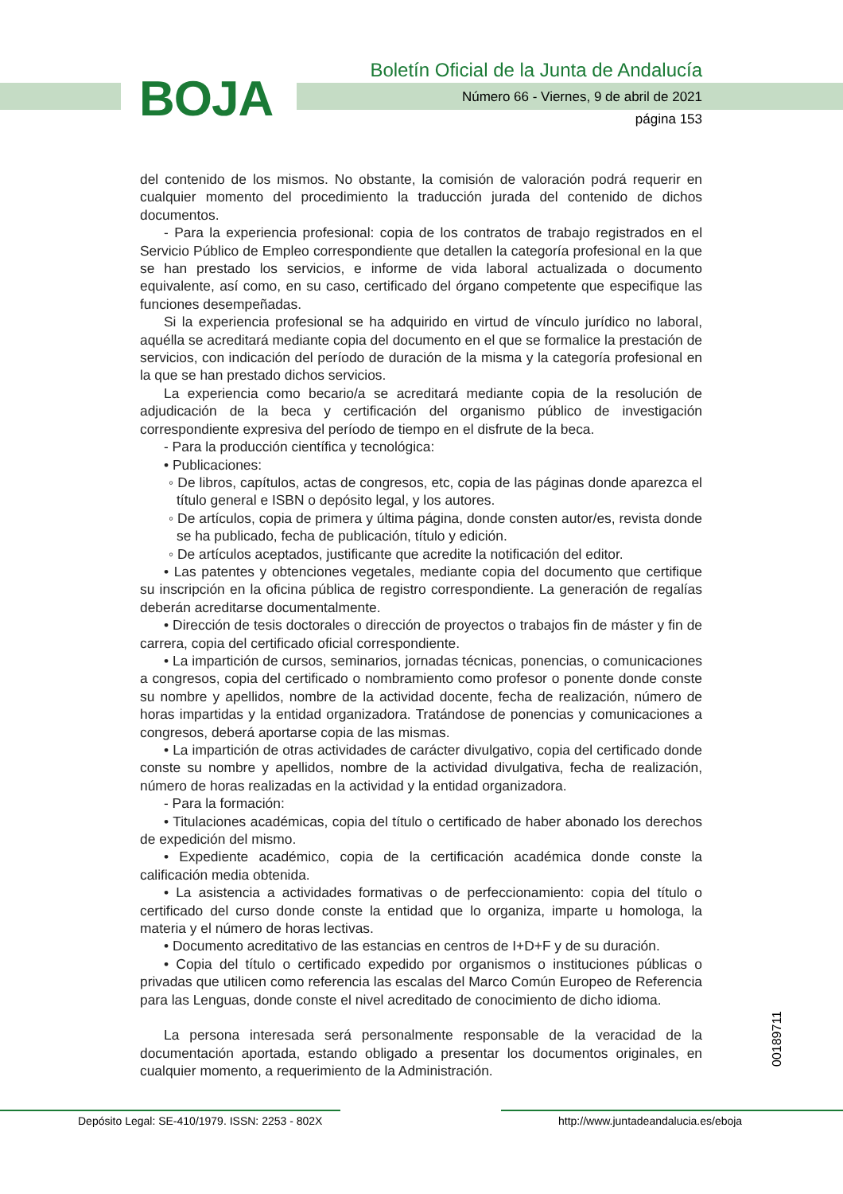BOJA
Boletín Oficial de la Junta de Andalucía
Número 66 - Viernes, 9 de abril de 2021
página 153
del contenido de los mismos. No obstante, la comisión de valoración podrá requerir en cualquier momento del procedimiento la traducción jurada del contenido de dichos documentos.
- Para la experiencia profesional: copia de los contratos de trabajo registrados en el Servicio Público de Empleo correspondiente que detallen la categoría profesional en la que se han prestado los servicios, e informe de vida laboral actualizada o documento equivalente, así como, en su caso, certificado del órgano competente que especifique las funciones desempeñadas.
Si la experiencia profesional se ha adquirido en virtud de vínculo jurídico no laboral, aquélla se acreditará mediante copia del documento en el que se formalice la prestación de servicios, con indicación del período de duración de la misma y la categoría profesional en la que se han prestado dichos servicios.
La experiencia como becario/a se acreditará mediante copia de la resolución de adjudicación de la beca y certificación del organismo público de investigación correspondiente expresiva del período de tiempo en el disfrute de la beca.
- Para la producción científica y tecnológica:
• Publicaciones:
◦ De libros, capítulos, actas de congresos, etc, copia de las páginas donde aparezca el título general e ISBN o depósito legal, y los autores.
◦ De artículos, copia de primera y última página, donde consten autor/es, revista donde se ha publicado, fecha de publicación, título y edición.
◦ De artículos aceptados, justificante que acredite la notificación del editor.
• Las patentes y obtenciones vegetales, mediante copia del documento que certifique su inscripción en la oficina pública de registro correspondiente. La generación de regalías deberán acreditarse documentalmente.
• Dirección de tesis doctorales o dirección de proyectos o trabajos fin de máster y fin de carrera, copia del certificado oficial correspondiente.
• La impartición de cursos, seminarios, jornadas técnicas, ponencias, o comunicaciones a congresos, copia del certificado o nombramiento como profesor o ponente donde conste su nombre y apellidos, nombre de la actividad docente, fecha de realización, número de horas impartidas y la entidad organizadora. Tratándose de ponencias y comunicaciones a congresos, deberá aportarse copia de las mismas.
• La impartición de otras actividades de carácter divulgativo, copia del certificado donde conste su nombre y apellidos, nombre de la actividad divulgativa, fecha de realización, número de horas realizadas en la actividad y la entidad organizadora.
- Para la formación:
• Titulaciones académicas, copia del título o certificado de haber abonado los derechos de expedición del mismo.
• Expediente académico, copia de la certificación académica donde conste la calificación media obtenida.
• La asistencia a actividades formativas o de perfeccionamiento: copia del título o certificado del curso donde conste la entidad que lo organiza, imparte u homologa, la materia y el número de horas lectivas.
• Documento acreditativo de las estancias en centros de I+D+F y de su duración.
• Copia del título o certificado expedido por organismos o instituciones públicas o privadas que utilicen como referencia las escalas del Marco Común Europeo de Referencia para las Lenguas, donde conste el nivel acreditado de conocimiento de dicho idioma.
La persona interesada será personalmente responsable de la veracidad de la documentación aportada, estando obligado a presentar los documentos originales, en cualquier momento, a requerimiento de la Administración.
00189711
Depósito Legal: SE-410/1979. ISSN: 2253 - 802X http://www.juntadeandalucia.es/eboja